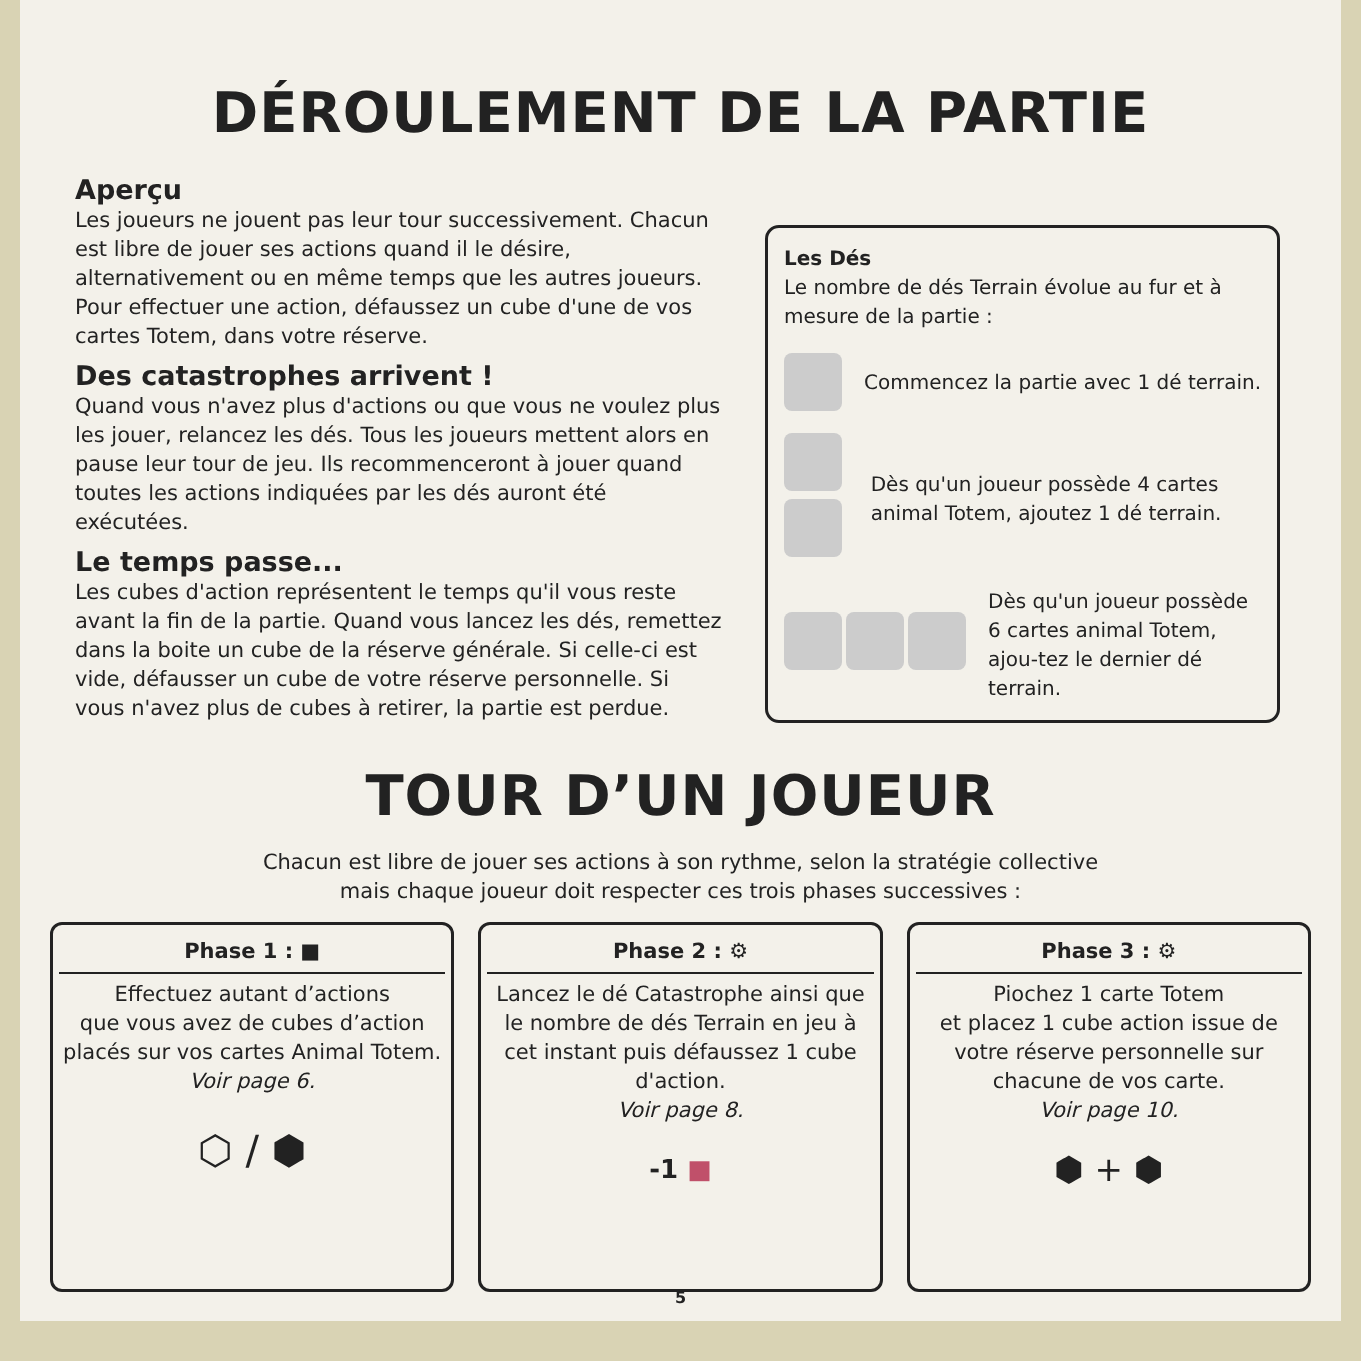DÉROULEMENT DE LA PARTIE
Aperçu
Les joueurs ne jouent pas leur tour successivement. Chacun est libre de jouer ses actions quand il le désire, alternativement ou en même temps que les autres joueurs. Pour effectuer une action, défaussez un cube d'une de vos cartes Totem, dans votre réserve.
Des catastrophes arrivent !
Quand vous n'avez plus d'actions ou que vous ne voulez plus les jouer, relancez les dés. Tous les joueurs mettent alors en pause leur tour de jeu. Ils recommenceront à jouer quand toutes les actions indiquées par les dés auront été exécutées.
Le temps passe...
Les cubes d'action représentent le temps qu'il vous reste avant la fin de la partie. Quand vous lancez les dés, remettez dans la boite un cube de la réserve générale. Si celle-ci est vide, défausser un cube de votre réserve personnelle. Si vous n'avez plus de cubes à retirer, la partie est perdue.
Les Dés
Le nombre de dés Terrain évolue au fur et à mesure de la partie :
Commencez la partie avec 1 dé terrain.
Dès qu'un joueur possède 4 cartes animal Totem, ajoutez 1 dé terrain.
Dès qu'un joueur possède 6 cartes animal Totem, ajou-tez le dernier dé terrain.
TOUR D’UN JOUEUR
Chacun est libre de jouer ses actions à son rythme, selon la stratégie collective
mais chaque joueur doit respecter ces trois phases successives :
Phase 1 : ■
Effectuez autant d’actions
que vous avez de cubes d’action placés sur vos cartes Animal Totem.
Voir page 6.
⬡ / ⬢
Phase 2 : ⚙
Lancez le dé Catastrophe ainsi que le nombre de dés Terrain en jeu à cet instant puis défaussez 1 cube d'action.
Voir page 8.
-1 ■
Phase 3 : ⚙
Piochez 1 carte Totem
et placez 1 cube action issue de votre réserve personnelle sur chacune de vos carte.
Voir page 10.
⬢ + ⬢
5